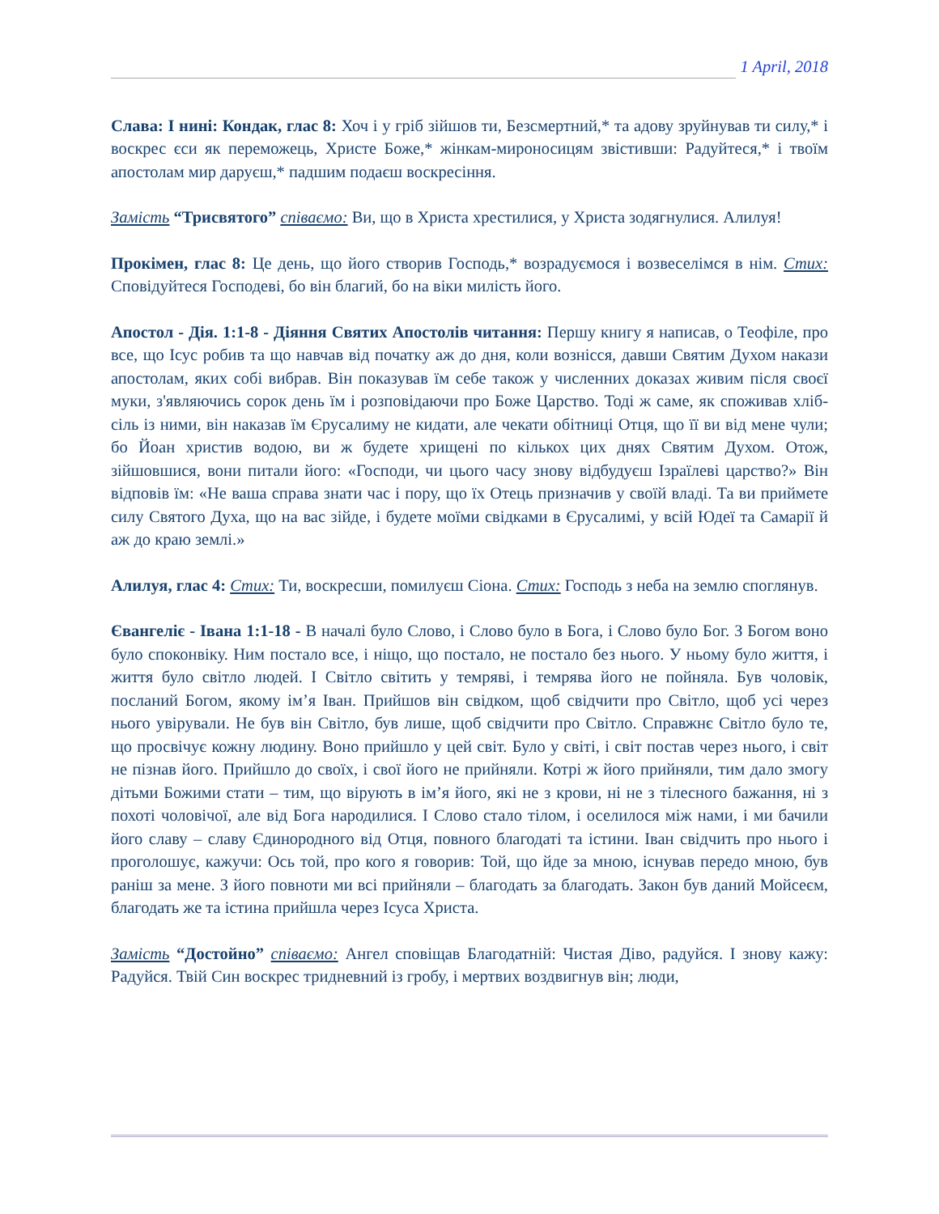1 April, 2018
Слава: І нині: Кондак, глас 8: Хоч і у гріб зійшов ти, Безсмертний,* та адову зруйнував ти силу,* і воскрес єси як переможець, Христе Боже,* жінкам-мироносицям звістивши: Радуйтеся,* і твоїм апостолам мир даруєш,* падшим подаєш воскресіння.
Замість “Трисвятого” співаємо: Ви, що в Христа хрестилися, у Христа зодягнулися. Алилуя!
Прокімен, глас 8: Це день, що його створив Господь,* возрадуємося і возвеселімся в нім. Стих: Сповідуйтеся Господеві, бо він благий, бо на віки милість його.
Апостол - Дія. 1:1-8 - Діяння Святих Апостолів читання: Першу книгу я написав, о Теофіле, про все, що Ісус робив та що навчав від початку аж до дня, коли вознісся, давши Святим Духом накази апостолам, яких собі вибрав. Він показував їм себе також у численних доказах живим після своєї муки, з'являючись сорок день їм і розповідаючи про Боже Царство. Тоді ж саме, як споживав хліб-сіль із ними, він наказав їм Єрусалиму не кидати, але чекати обітниці Отця, що її ви від мене чули; бо Йоан христив водою, ви ж будете хрищені по кількох цих днях Святим Духом. Отож, зійшовшися, вони питали його: «Господи, чи цього часу знову відбудуєш Ізраїлеві царство?» Він відповів їм: «Не ваша справа знати час і пору, що їх Отець призначив у своїй владі. Та ви приймете силу Святого Духа, що на вас зійде, і будете моїми свідками в Єрусалимі, у всій Юдеї та Самарії й аж до краю землі.»
Алилуя, глас 4: Стих: Ти, воскресши, помилуєш Сіона. Стих: Господь з неба на землю споглянув.
Євангеліє - Івана 1:1-18 - В началі було Слово, і Слово було в Бога, і Слово було Бог. З Богом воно було споконвіку. Ним постало все, і ніщо, що постало, не постало без нього. У ньому було життя, і життя було світло людей. І Світло світить у темряві, і темрява його не пойняла. Був чоловік, посланий Богом, якому ім’я Іван. Прийшов він свідком, щоб свідчити про Світло, щоб усі через нього увірували. Не був він Світло, був лише, щоб свідчити про Світло. Справжнє Світло було те, що просвічує кожну людину. Воно прийшло у цей світ. Було у світі, і світ постав через нього, і світ не пізнав його. Прийшло до своїх, і свої його не прийняли. Котрі ж його прийняли, тим дало змогу дітьми Божими стати – тим, що вірують в ім’я його, які не з крови, ні не з тілесного бажання, ні з похоті чоловічої, але від Бога народилися. І Слово стало тілом, і оселилося між нами, і ми бачили його славу – славу Єдинородного від Отця, повного благодаті та істини. Іван свідчить про нього і проголошує, кажучи: Ось той, про кого я говорив: Той, що йде за мною, існував передо мною, був раніш за мене. З його повноти ми всі прийняли – благодать за благодать. Закон був даний Мойсеєм, благодать же та істина прийшла через Ісуса Христа.
Замість “Достойно” співаємо: Ангел сповіщав Благодатній: Чистая Діво, радуйся. І знову кажу: Радуйся. Твій Син воскрес тридневний із гробу, і мертвих воздвигнув він; люди,